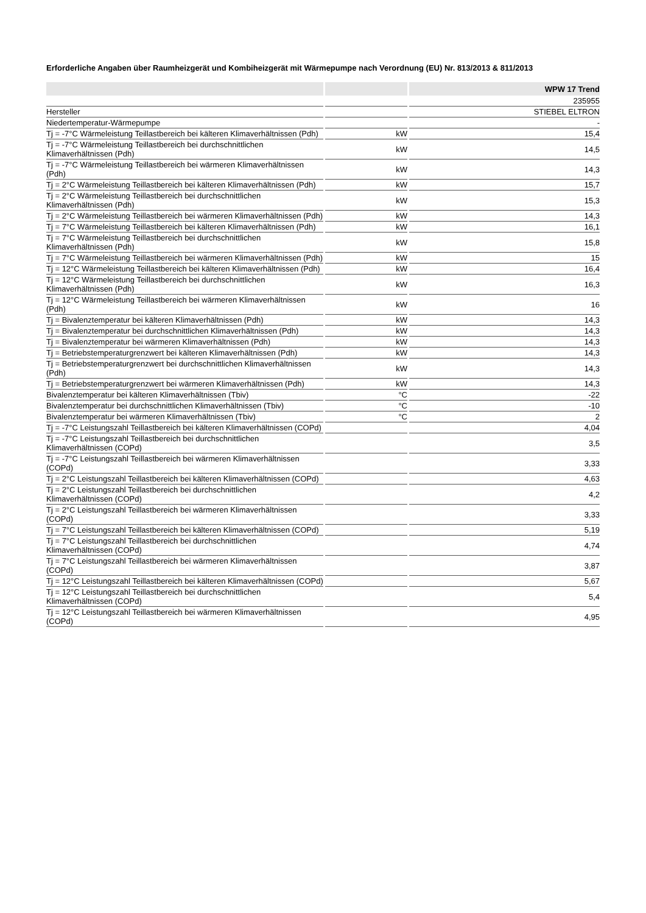Erforderliche Angaben über Raumheizgerät und Kombiheizgerät mit Wärmepumpe nach Verordnung (EU) Nr. 813/2013 & 811/2013
| | | WPW 17 Trend |
| --- | --- | --- |
| | | 235955 |
| Hersteller | | STIEBEL ELTRON |
| Niedertemperatur-Wärmepumpe | | - |
| Tj = -7°C Wärmeleistung Teillastbereich bei kälteren Klimaverhältnissen (Pdh) | kW | 15,4 |
| Tj = -7°C Wärmeleistung Teillastbereich bei durchschnittlichen Klimaverhältnissen (Pdh) | kW | 14,5 |
| Tj = -7°C Wärmeleistung Teillastbereich bei wärmeren Klimaverhältnissen (Pdh) | kW | 14,3 |
| Tj = 2°C Wärmeleistung Teillastbereich bei kälteren Klimaverhältnissen (Pdh) | kW | 15,7 |
| Tj = 2°C Wärmeleistung Teillastbereich bei durchschnittlichen Klimaverhältnissen (Pdh) | kW | 15,3 |
| Tj = 2°C Wärmeleistung Teillastbereich bei wärmeren Klimaverhältnissen (Pdh) | kW | 14,3 |
| Tj = 7°C Wärmeleistung Teillastbereich bei kälteren Klimaverhältnissen (Pdh) | kW | 16,1 |
| Tj = 7°C Wärmeleistung Teillastbereich bei durchschnittlichen Klimaverhältnissen (Pdh) | kW | 15,8 |
| Tj = 7°C Wärmeleistung Teillastbereich bei wärmeren Klimaverhältnissen (Pdh) | kW | 15 |
| Tj = 12°C Wärmeleistung Teillastbereich bei kälteren Klimaverhältnissen (Pdh) | kW | 16,4 |
| Tj = 12°C Wärmeleistung Teillastbereich bei durchschnittlichen Klimaverhältnissen (Pdh) | kW | 16,3 |
| Tj = 12°C Wärmeleistung Teillastbereich bei wärmeren Klimaverhältnissen (Pdh) | kW | 16 |
| Tj = Bivalenztemperatur bei kälteren Klimaverhältnissen (Pdh) | kW | 14,3 |
| Tj = Bivalenztemperatur bei durchschnittlichen Klimaverhältnissen (Pdh) | kW | 14,3 |
| Tj = Bivalenztemperatur bei wärmeren Klimaverhältnissen (Pdh) | kW | 14,3 |
| Tj = Betriebstemperaturgrenzwert bei kälteren Klimaverhältnissen (Pdh) | kW | 14,3 |
| Tj = Betriebstemperaturgrenzwert bei durchschnittlichen Klimaverhältnissen (Pdh) | kW | 14,3 |
| Tj = Betriebstemperaturgrenzwert bei wärmeren Klimaverhältnissen (Pdh) | kW | 14,3 |
| Bivalenztemperatur bei kälteren Klimaverhältnissen (Tbiv) | °C | -22 |
| Bivalenztemperatur bei durchschnittlichen Klimaverhältnissen (Tbiv) | °C | -10 |
| Bivalenztemperatur bei wärmeren Klimaverhältnissen (Tbiv) | °C | 2 |
| Tj = -7°C Leistungszahl Teillastbereich bei kälteren Klimaverhältnissen (COPd) | | 4,04 |
| Tj = -7°C Leistungszahl Teillastbereich bei durchschnittlichen Klimaverhältnissen (COPd) | | 3,5 |
| Tj = -7°C Leistungszahl Teillastbereich bei wärmeren Klimaverhältnissen (COPd) | | 3,33 |
| Tj = 2°C Leistungszahl Teillastbereich bei kälteren Klimaverhältnissen (COPd) | | 4,63 |
| Tj = 2°C Leistungszahl Teillastbereich bei durchschnittlichen Klimaverhältnissen (COPd) | | 4,2 |
| Tj = 2°C Leistungszahl Teillastbereich bei wärmeren Klimaverhältnissen (COPd) | | 3,33 |
| Tj = 7°C Leistungszahl Teillastbereich bei kälteren Klimaverhältnissen (COPd) | | 5,19 |
| Tj = 7°C Leistungszahl Teillastbereich bei durchschnittlichen Klimaverhältnissen (COPd) | | 4,74 |
| Tj = 7°C Leistungszahl Teillastbereich bei wärmeren Klimaverhältnissen (COPd) | | 3,87 |
| Tj = 12°C Leistungszahl Teillastbereich bei kälteren Klimaverhältnissen (COPd) | | 5,67 |
| Tj = 12°C Leistungszahl Teillastbereich bei durchschnittlichen Klimaverhältnissen (COPd) | | 5,4 |
| Tj = 12°C Leistungszahl Teillastbereich bei wärmeren Klimaverhältnissen (COPd) | | 4,95 |